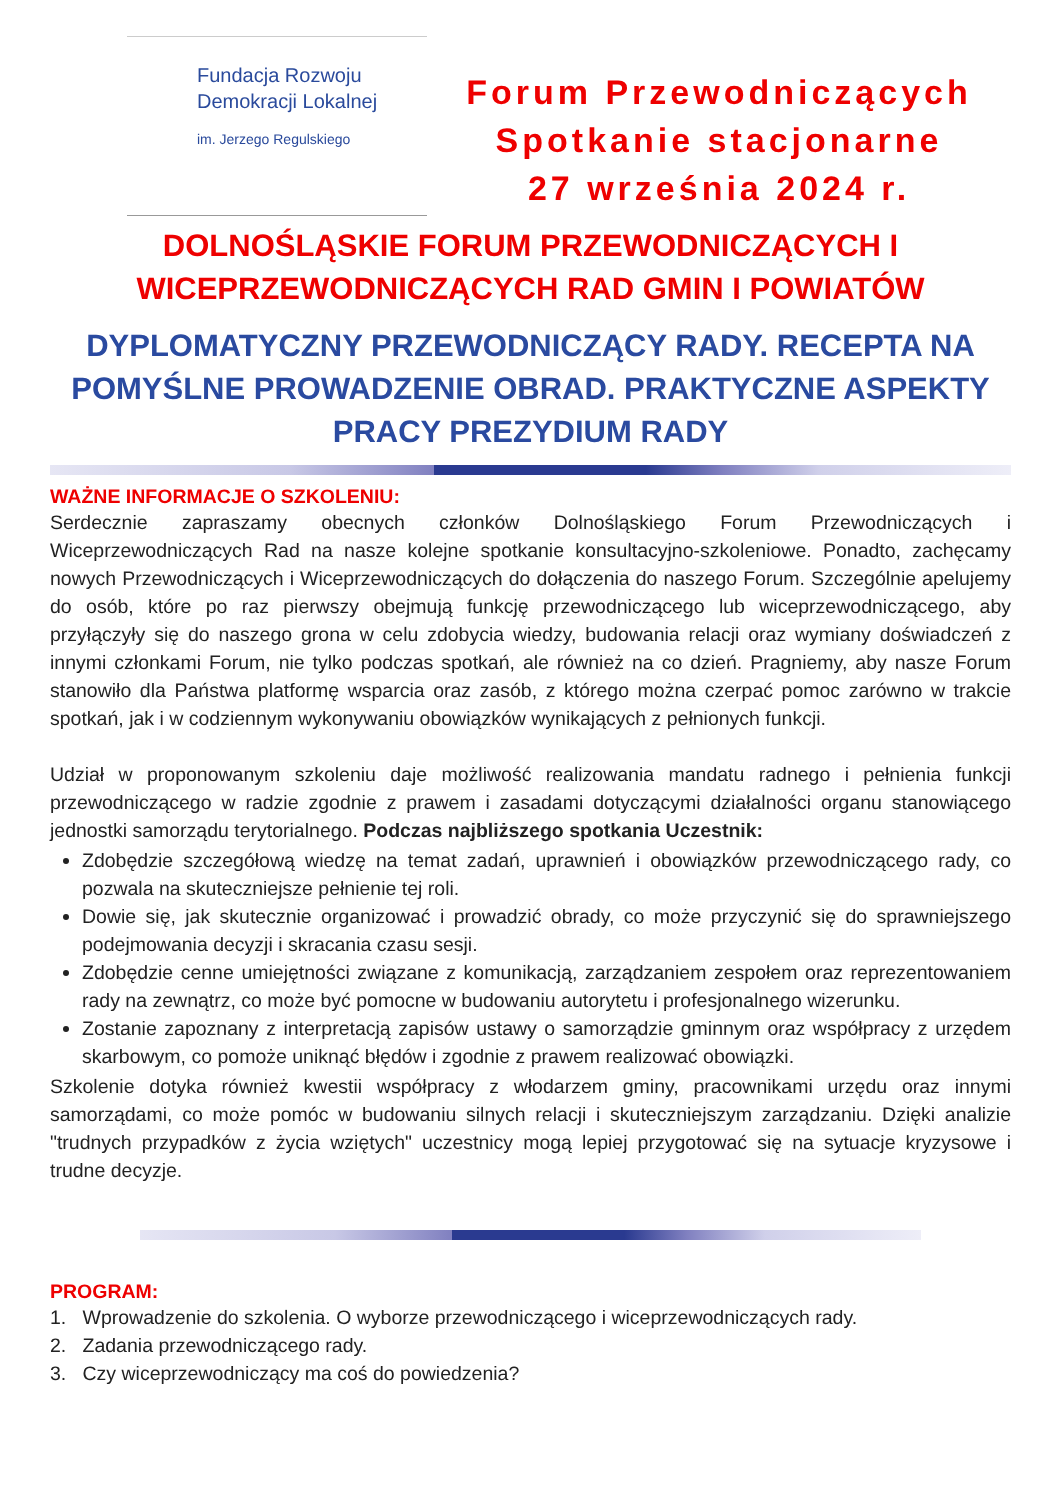Fundacja Rozwoju
Demokracji Lokalnej
im. Jerzego Regulskiego
Forum Przewodniczących
Spotkanie stacjonarne
27 września 2024 r.
DOLNOŚLĄSKIE FORUM PRZEWODNICZĄCYCH I
WICEPRZEWODNICZĄCYCH RAD GMIN I POWIATÓW
DYPLOMATYCZNY PRZEWODNICZĄCY RADY. RECEPTA NA POMYŚLNE PROWADZENIE OBRAD. PRAKTYCZNE ASPEKTY PRACY PREZYDIUM RADY
WAŻNE INFORMACJE O SZKOLENIU:
Serdecznie zapraszamy obecnych członków Dolnośląskiego Forum Przewodniczących i Wiceprzewodniczących Rad na nasze kolejne spotkanie konsultacyjno-szkoleniowe. Ponadto, zachęcamy nowych Przewodniczących i Wiceprzewodniczących do dołączenia do naszego Forum. Szczególnie apelujemy do osób, które po raz pierwszy obejmują funkcję przewodniczącego lub wiceprzewodniczącego, aby przyłączyły się do naszego grona w celu zdobycia wiedzy, budowania relacji oraz wymiany doświadczeń z innymi członkami Forum, nie tylko podczas spotkań, ale również na co dzień. Pragniemy, aby nasze Forum stanowiło dla Państwa platformę wsparcia oraz zasób, z którego można czerpać pomoc zarówno w trakcie spotkań, jak i w codziennym wykonywaniu obowiązków wynikających z pełnionych funkcji.
Udział w proponowanym szkoleniu daje możliwość realizowania mandatu radnego i pełnienia funkcji przewodniczącego w radzie zgodnie z prawem i zasadami dotyczącymi działalności organu stanowiącego jednostki samorządu terytorialnego. Podczas najbliższego spotkania Uczestnik:
Zdobędzie szczegółową wiedzę na temat zadań, uprawnień i obowiązków przewodniczącego rady, co pozwala na skuteczniejsze pełnienie tej roli.
Dowie się, jak skutecznie organizować i prowadzić obrady, co może przyczynić się do sprawniejszego podejmowania decyzji i skracania czasu sesji.
Zdobędzie cenne umiejętności związane z komunikacją, zarządzaniem zespołem oraz reprezentowaniem rady na zewnątrz, co może być pomocne w budowaniu autorytetu i profesjonalnego wizerunku.
Zostanie zapoznany z interpretacją zapisów ustawy o samorządzie gminnym oraz współpracy z urzędem skarbowym, co pomoże uniknąć błędów i zgodnie z prawem realizować obowiązki.
Szkolenie dotyka również kwestii współpracy z włodarzem gminy, pracownikami urzędu oraz innymi samorządami, co może pomóc w budowaniu silnych relacji i skuteczniejszym zarządzaniu. Dzięki analizie "trudnych przypadków z życia wziętych" uczestnicy mogą lepiej przygotować się na sytuacje kryzysowe i trudne decyzje.
PROGRAM:
1. Wprowadzenie do szkolenia. O wyborze przewodniczącego i wiceprzewodniczących rady.
2. Zadania przewodniczącego rady.
3. Czy wiceprzewodniczący ma coś do powiedzenia?